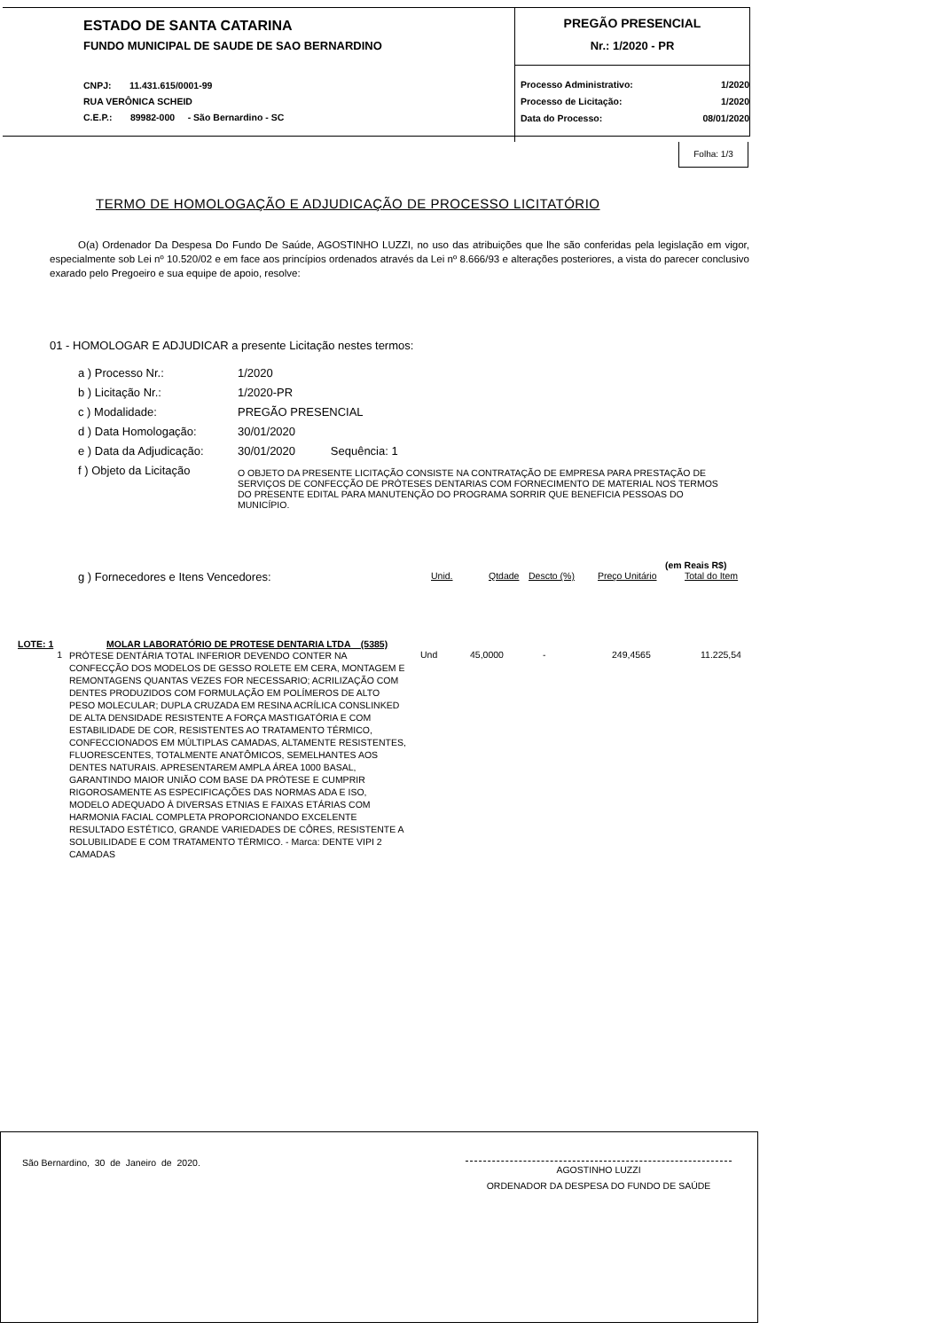ESTADO DE SANTA CATARINA
FUNDO MUNICIPAL DE SAUDE DE SAO BERNARDINO
CNPJ: 11.431.615/0001-99
RUA VERÔNICA SCHEID
C.E.P.: 89982-000 - São Bernardino - SC
PREGÃO PRESENCIAL
Nr.: 1/2020 - PR
| Processo Administrativo: | 1/2020 |
| Processo de Licitação: | 1/2020 |
| Data do Processo: | 08/01/2020 |
Folha: 1/3
TERMO DE HOMOLOGAÇÃO E ADJUDICAÇÃO DE PROCESSO LICITATÓRIO
O(a) Ordenador Da Despesa Do Fundo De Saúde, AGOSTINHO LUZZI, no uso das atribuições que lhe são conferidas pela legislação em vigor, especialmente sob Lei nº 10.520/02 e em face aos princípios ordenados através da Lei nº 8.666/93 e alterações posteriores, a vista do parecer conclusivo exarado pelo Pregoeiro e sua equipe de apoio, resolve:
01 - HOMOLOGAR E ADJUDICAR a presente Licitação nestes termos:
| a ) Processo Nr.: | 1/2020 |
| b ) Licitação Nr.: | 1/2020-PR |
| c ) Modalidade: | PREGÃO PRESENCIAL |
| d ) Data Homologação: | 30/01/2020 |
| e ) Data da Adjudicação: | 30/01/2020 Sequência: 1 |
| f ) Objeto da Licitação | O OBJETO DA PRESENTE LICITAÇÃO CONSISTE NA CONTRATAÇÃO DE EMPRESA PARA PRESTAÇÃO DE SERVIÇOS DE CONFECÇÃO DE PRÓTESES DENTARIAS COM FORNECIMENTO DE MATERIAL NOS TERMOS DO PRESENTE EDITAL PARA MANUTENÇÃO DO PROGRAMA SORRIR QUE BENEFICIA PESSOAS DO MUNICÍPIO. |
(em Reais R$)
| g ) Fornecedores e Itens Vencedores: | Unid. | Qtdade | Descto (%) | Preço Unitário | Total do Item |
| LOTE: 1 | MOLAR LABORATÓRIO DE PROTESE DENTARIA LTDA (5385) | |
| 1 | PRÓTESE DENTÁRIA TOTAL INFERIOR DEVENDO CONTER NA CONFECÇÃO DOS MODELOS DE GESSO ROLETE EM CERA, MONTAGEM E REMONTAGENS QUANTAS VEZES FOR NECESSARIO; ACRILIZAÇÃO COM DENTES PRODUZIDOS COM FORMULAÇÃO EM POLÍMEROS DE ALTO PESO MOLECULAR; DUPLA CRUZADA EM RESINA ACRÍLICA CONSLINKED DE ALTA DENSIDADE RESISTENTE A FORÇA MASTIGATÓRIA E COM ESTABILIDADE DE COR, RESISTENTES AO TRATAMENTO TÉRMICO, CONFECCIONADOS EM MÚLTIPLAS CAMADAS, ALTAMENTE RESISTENTES, FLUORESCENTES, TOTALMENTE ANATÔMICOS, SEMELHANTES AOS DENTES NATURAIS. APRESENTAREM AMPLA ÁREA 1000 BASAL, GARANTINDO MAIOR UNIÃO COM BASE DA PRÓTESE E CUMPRIR RIGOROSAMENTE AS ESPECIFICAÇÕES DAS NORMAS ADA E ISO, MODELO ADEQUADO À DIVERSAS ETNIAS E FAIXAS ETÁRIAS COM HARMONIA FACIAL COMPLETA PROPORCIONANDO EXCELENTE RESULTADO ESTÉTICO, GRANDE VARIEDADES DE CÔRES, RESISTENTE A SOLUBILIDADE E COM TRATAMENTO TÉRMICO. - Marca: DENTE VIPI 2 CAMADAS | Und 45,0000 - 249,4565 11.225,54 |
São Bernardino, 30 de Janeiro de 2020.
AGOSTINHO LUZZI
ORDENADOR DA DESPESA DO FUNDO DE SAÚDE